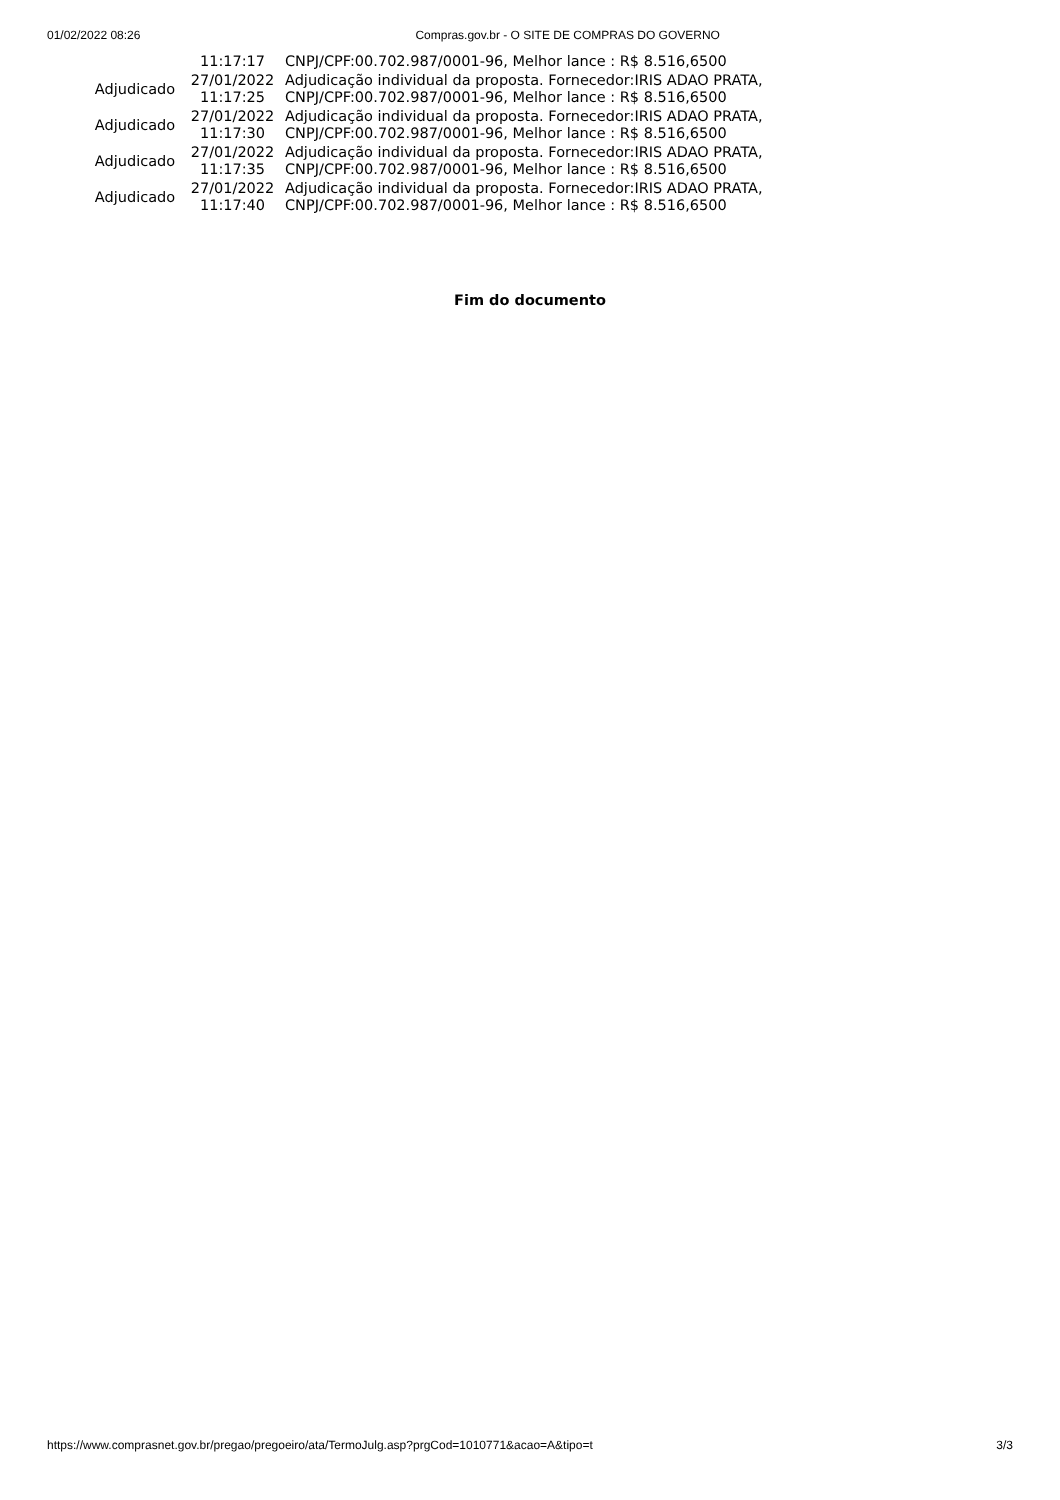01/02/2022 08:26 Compras.gov.br - O SITE DE COMPRAS DO GOVERNO
| | 11:17:17 | CNPJ/CPF:00.702.987/0001-96, Melhor lance : R$ 8.516,6500 |
| Adjudicado | 27/01/2022 11:17:25 | Adjudicação individual da proposta. Fornecedor:IRIS ADAO PRATA, CNPJ/CPF:00.702.987/0001-96, Melhor lance : R$ 8.516,6500 |
| Adjudicado | 27/01/2022 11:17:30 | Adjudicação individual da proposta. Fornecedor:IRIS ADAO PRATA, CNPJ/CPF:00.702.987/0001-96, Melhor lance : R$ 8.516,6500 |
| Adjudicado | 27/01/2022 11:17:35 | Adjudicação individual da proposta. Fornecedor:IRIS ADAO PRATA, CNPJ/CPF:00.702.987/0001-96, Melhor lance : R$ 8.516,6500 |
| Adjudicado | 27/01/2022 11:17:40 | Adjudicação individual da proposta. Fornecedor:IRIS ADAO PRATA, CNPJ/CPF:00.702.987/0001-96, Melhor lance : R$ 8.516,6500 |
Fim do documento
https://www.comprasnet.gov.br/pregao/pregoeiro/ata/TermoJulg.asp?prgCod=1010771&acao=A&tipo=t 3/3